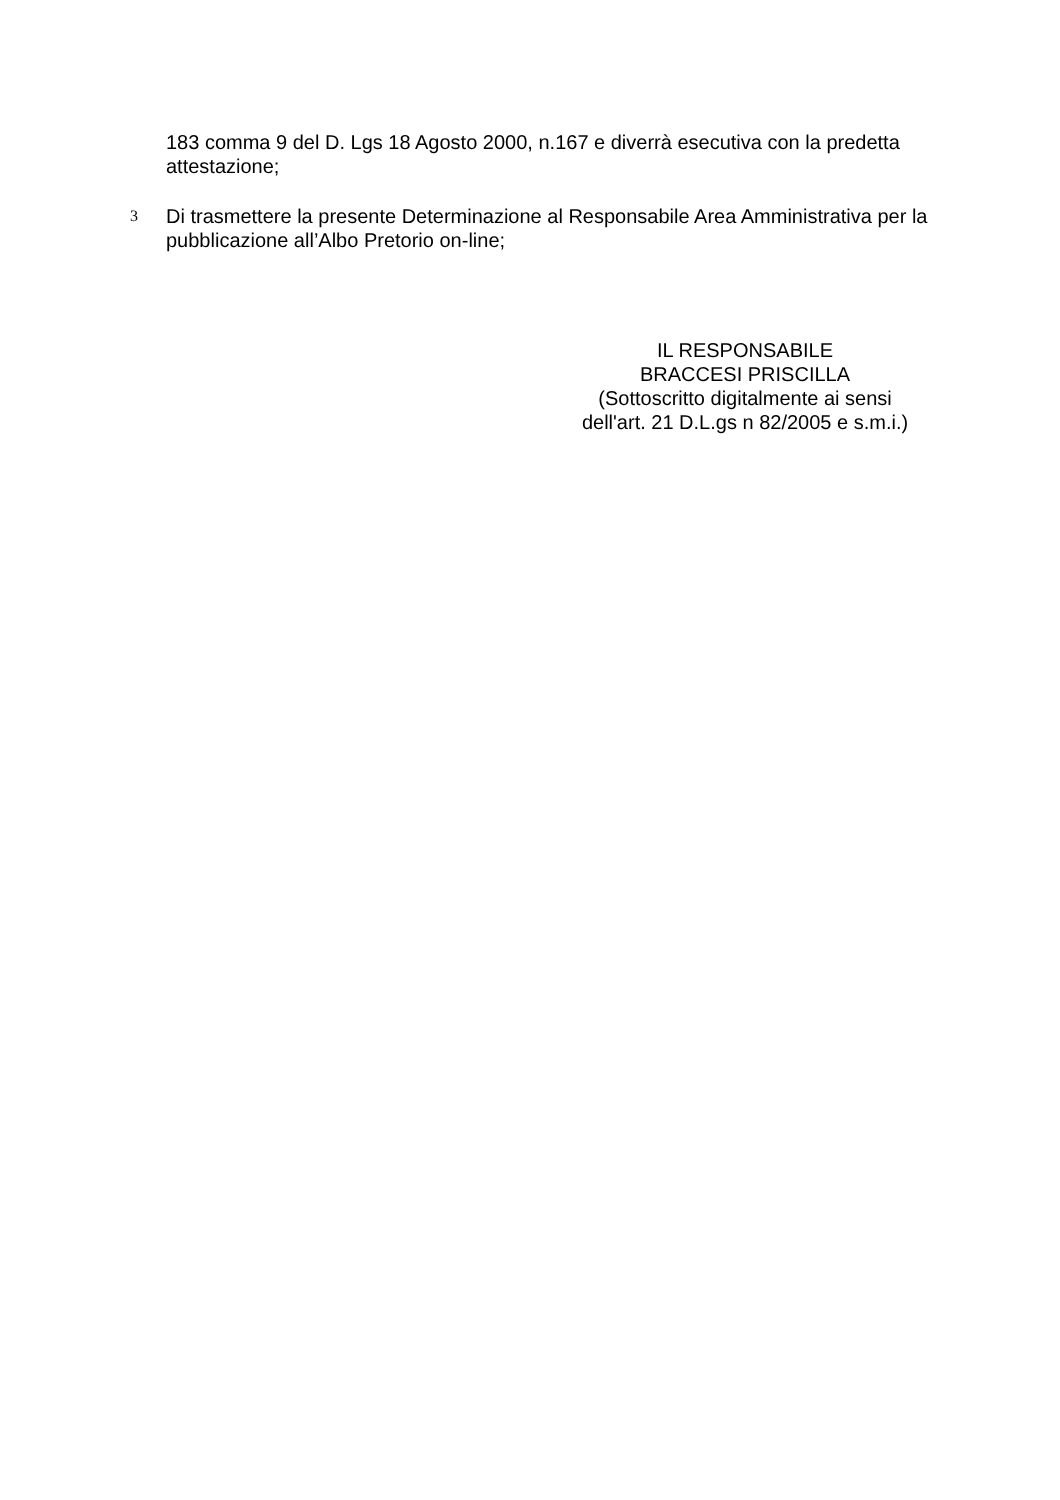183 comma 9 del D. Lgs 18 Agosto 2000, n.167 e diverrà esecutiva con la predetta attestazione;
3
Di trasmettere la presente Determinazione al Responsabile Area Amministrativa per la pubblicazione all’Albo Pretorio on-line;
IL RESPONSABILE
BRACCESI PRISCILLA
(Sottoscritto digitalmente ai sensi
dell'art. 21 D.L.gs n 82/2005 e s.m.i.)